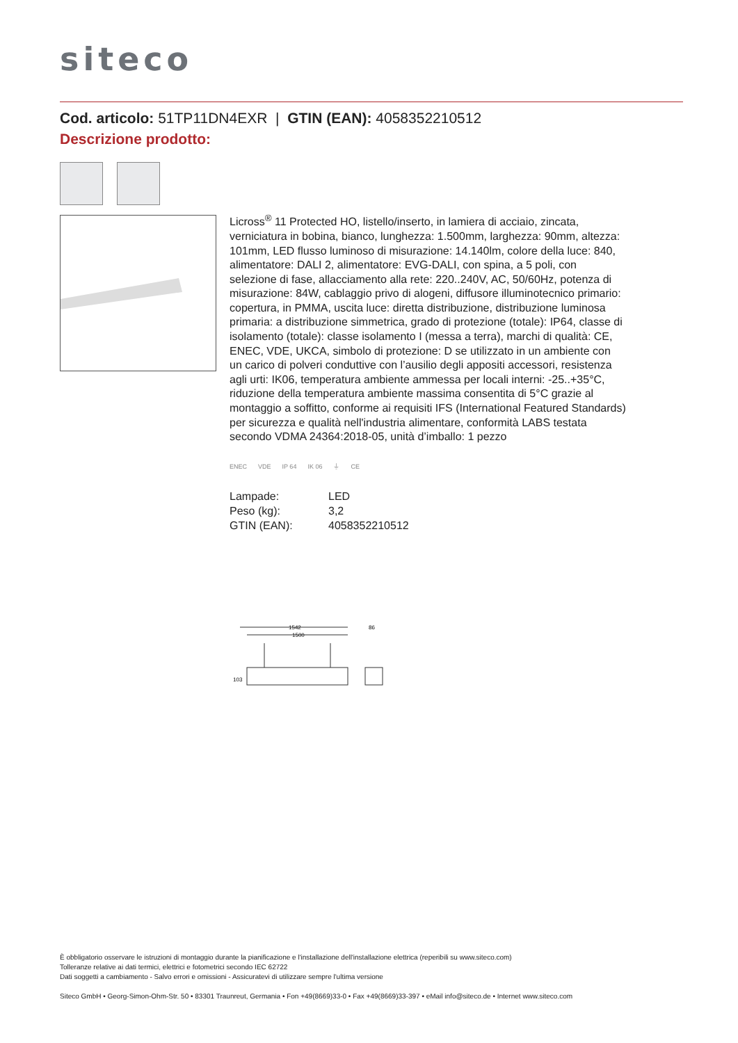siteco
Cod. articolo: 51TP11DN4EXR | GTIN (EAN): 4058352210512
Descrizione prodotto:
Licross<sup>®</sup> 11 Protected HO, listello/inserto, in lamiera di acciaio, zincata, verniciatura in bobina, bianco, lunghezza: 1.500mm, larghezza: 90mm, altezza: 101mm, LED flusso luminoso di misurazione: 14.140lm, colore della luce: 840, alimentatore: DALI 2, alimentatore: EVG-DALI, con spina, a 5 poli, con selezione di fase, allacciamento alla rete: 220..240V, AC, 50/60Hz, potenza di misurazione: 84W, cablaggio privo di alogeni, diffusore illuminotecnico primario: copertura, in PMMA, uscita luce: diretta distribuzione, distribuzione luminosa primaria: a distribuzione simmetrica, grado di protezione (totale): IP64, classe di isolamento (totale): classe isolamento I (messa a terra), marchi di qualità: CE, ENEC, VDE, UKCA, simbolo di protezione: D se utilizzato in un ambiente con un carico di polveri conduttive con l’ausilio degli appositi accessori, resistenza agli urti: IK06, temperatura ambiente ammessa per locali interni: -25..+35°C, riduzione della temperatura ambiente massima consentita di 5°C grazie al montaggio a soffitto, conforme ai requisiti IFS (International Featured Standards) per sicurezza e qualità nell'industria alimentare, conformità LABS testata secondo VDMA 24364:2018-05, unità d’imballo: 1 pezzo
ENEC VDE IP 64 IK 06 ⏚ CE
| Lampade: | LED |
| Peso (kg): | 3,2 |
| GTIN (EAN): | 4058352210512 |
1542
1500
86
103
È obbligatorio osservare le istruzioni di montaggio durante la pianificazione e l'installazione dell'installazione elettrica (reperibili su www.siteco.com)
Tolleranze relative ai dati termici, elettrici e fotometrici secondo IEC 62722
Dati soggetti a cambiamento - Salvo errori e omissioni - Assicuratevi di utilizzare sempre l'ultima versione
Siteco GmbH • Georg-Simon-Ohm-Str. 50 • 83301 Traunreut, Germania • Fon +49(8669)33-0 • Fax +49(8669)33-397 • eMail info@siteco.de • Internet www.siteco.com